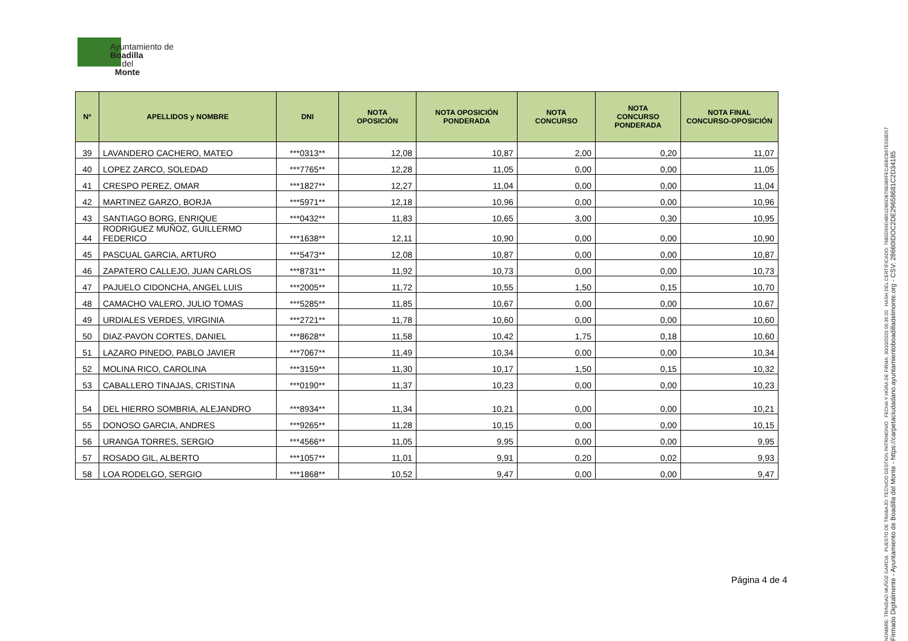Ayuntamiento de
Boadilla
del
Monte
| Nº | APELLIDOS y NOMBRE | DNI | NOTA OPOSICIÓN | NOTA OPOSICIÓN PONDERADA | NOTA CONCURSO | NOTA CONCURSO PONDERADA | NOTA FINAL CONCURSO-OPOSICIÓN |
| --- | --- | --- | --- | --- | --- | --- | --- |
| 39 | LAVANDERO CACHERO, MATEO | ***0313** | 12,08 | 10,87 | 2,00 | 0,20 | 11,07 |
| 40 | LOPEZ ZARCO, SOLEDAD | ***7765** | 12,28 | 11,05 | 0,00 | 0,00 | 11,05 |
| 41 | CRESPO PEREZ, OMAR | ***1827** | 12,27 | 11,04 | 0,00 | 0,00 | 11,04 |
| 42 | MARTINEZ GARZO, BORJA | ***5971** | 12,18 | 10,96 | 0,00 | 0,00 | 10,96 |
| 43 | SANTIAGO BORG, ENRIQUE | ***0432** | 11,83 | 10,65 | 3,00 | 0,30 | 10,95 |
| 44 | RODRIGUEZ MUÑOZ, GUILLERMO FEDERICO | ***1638** | 12,11 | 10,90 | 0,00 | 0,00 | 10,90 |
| 45 | PASCUAL GARCIA, ARTURO | ***5473** | 12,08 | 10,87 | 0,00 | 0,00 | 10,87 |
| 46 | ZAPATERO CALLEJO, JUAN CARLOS | ***8731** | 11,92 | 10,73 | 0,00 | 0,00 | 10,73 |
| 47 | PAJUELO CIDONCHA, ANGEL LUIS | ***2005** | 11,72 | 10,55 | 1,50 | 0,15 | 10,70 |
| 48 | CAMACHO VALERO, JULIO TOMAS | ***5285** | 11,85 | 10,67 | 0,00 | 0,00 | 10,67 |
| 49 | URDIALES VERDES, VIRGINIA | ***2721** | 11,78 | 10,60 | 0,00 | 0,00 | 10,60 |
| 50 | DIAZ-PAVON CORTES, DANIEL | ***8628** | 11,58 | 10,42 | 1,75 | 0,18 | 10,60 |
| 51 | LAZARO PINEDO, PABLO JAVIER | ***7067** | 11,49 | 10,34 | 0,00 | 0,00 | 10,34 |
| 52 | MOLINA RICO, CAROLINA | ***3159** | 11,30 | 10,17 | 1,50 | 0,15 | 10,32 |
| 53 | CABALLERO TINAJAS, CRISTINA | ***0190** | 11,37 | 10,23 | 0,00 | 0,00 | 10,23 |
| 54 | DEL HIERRO SOMBRIA, ALEJANDRO | ***8934** | 11,34 | 10,21 | 0,00 | 0,00 | 10,21 |
| 55 | DONOSO GARCIA, ANDRES | ***9265** | 11,28 | 10,15 | 0,00 | 0,00 | 10,15 |
| 56 | URANGA TORRES, SERGIO | ***4566** | 11,05 | 9,95 | 0,00 | 0,00 | 9,95 |
| 57 | ROSADO GIL, ALBERTO | ***1057** | 11,01 | 9,91 | 0,20 | 0,02 | 9,93 |
| 58 | LOA RODELGO, SERGIO | ***1868** | 10,52 | 9,47 | 0,00 | 0,00 | 9,47 |
Página 4 de 4
NOMBRE: TRINIDAD MUÑOZ GARCIA PUESTO DE TRABAJO: TECNICO GESTION PATRIMONIO FECHA Y HORA DE FIRMA: 30/10/2020 09:36:20 HASH DEL CERTIFICADO: 79B5D56D4B51DB5DB79B386FEC45BCB67E558D57
Firmado Digitalmente - Ayuntamiento de Boadilla del Monte - https://carpetaciudadano.ayuntamientoboadilladelmonte.org - CSV: 28660IDOC2DE29658681C2D34185